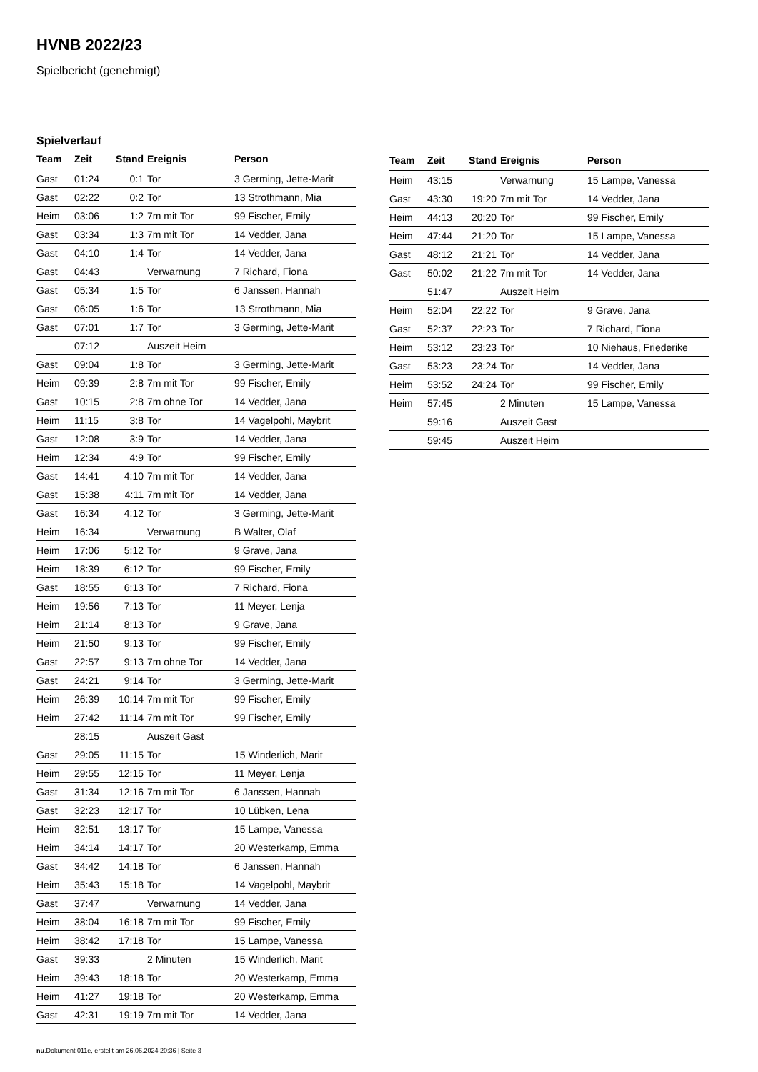HVNB 2022/23
Spielbericht (genehmigt)
Spielverlauf
| Team | Zeit | Stand | Ereignis | Person |
| --- | --- | --- | --- | --- |
| Gast | 01:24 | 0:1 | Tor | 3 Germing, Jette-Marit |
| Gast | 02:22 | 0:2 | Tor | 13 Strothmann, Mia |
| Heim | 03:06 | 1:2 | 7m mit Tor | 99 Fischer, Emily |
| Gast | 03:34 | 1:3 | 7m mit Tor | 14 Vedder, Jana |
| Gast | 04:10 | 1:4 | Tor | 14 Vedder, Jana |
| Gast | 04:43 | | Verwarnung | 7 Richard, Fiona |
| Gast | 05:34 | 1:5 | Tor | 6 Janssen, Hannah |
| Gast | 06:05 | 1:6 | Tor | 13 Strothmann, Mia |
| Gast | 07:01 | 1:7 | Tor | 3 Germing, Jette-Marit |
| | 07:12 | | Auszeit Heim | |
| Gast | 09:04 | 1:8 | Tor | 3 Germing, Jette-Marit |
| Heim | 09:39 | 2:8 | 7m mit Tor | 99 Fischer, Emily |
| Gast | 10:15 | 2:8 | 7m ohne Tor | 14 Vedder, Jana |
| Heim | 11:15 | 3:8 | Tor | 14 Vagelpohl, Maybrit |
| Gast | 12:08 | 3:9 | Tor | 14 Vedder, Jana |
| Heim | 12:34 | 4:9 | Tor | 99 Fischer, Emily |
| Gast | 14:41 | 4:10 | 7m mit Tor | 14 Vedder, Jana |
| Gast | 15:38 | 4:11 | 7m mit Tor | 14 Vedder, Jana |
| Gast | 16:34 | 4:12 | Tor | 3 Germing, Jette-Marit |
| Heim | 16:34 | | Verwarnung | B Walter, Olaf |
| Heim | 17:06 | 5:12 | Tor | 9 Grave, Jana |
| Heim | 18:39 | 6:12 | Tor | 99 Fischer, Emily |
| Gast | 18:55 | 6:13 | Tor | 7 Richard, Fiona |
| Heim | 19:56 | 7:13 | Tor | 11 Meyer, Lenja |
| Heim | 21:14 | 8:13 | Tor | 9 Grave, Jana |
| Heim | 21:50 | 9:13 | Tor | 99 Fischer, Emily |
| Gast | 22:57 | 9:13 | 7m ohne Tor | 14 Vedder, Jana |
| Gast | 24:21 | 9:14 | Tor | 3 Germing, Jette-Marit |
| Heim | 26:39 | 10:14 | 7m mit Tor | 99 Fischer, Emily |
| Heim | 27:42 | 11:14 | 7m mit Tor | 99 Fischer, Emily |
| | 28:15 | | Auszeit Gast | |
| Gast | 29:05 | 11:15 | Tor | 15 Winderlich, Marit |
| Heim | 29:55 | 12:15 | Tor | 11 Meyer, Lenja |
| Gast | 31:34 | 12:16 | 7m mit Tor | 6 Janssen, Hannah |
| Gast | 32:23 | 12:17 | Tor | 10 Lübken, Lena |
| Heim | 32:51 | 13:17 | Tor | 15 Lampe, Vanessa |
| Heim | 34:14 | 14:17 | Tor | 20 Westerkamp, Emma |
| Gast | 34:42 | 14:18 | Tor | 6 Janssen, Hannah |
| Heim | 35:43 | 15:18 | Tor | 14 Vagelpohl, Maybrit |
| Gast | 37:47 | | Verwarnung | 14 Vedder, Jana |
| Heim | 38:04 | 16:18 | 7m mit Tor | 99 Fischer, Emily |
| Heim | 38:42 | 17:18 | Tor | 15 Lampe, Vanessa |
| Gast | 39:33 | | 2 Minuten | 15 Winderlich, Marit |
| Heim | 39:43 | 18:18 | Tor | 20 Westerkamp, Emma |
| Heim | 41:27 | 19:18 | Tor | 20 Westerkamp, Emma |
| Gast | 42:31 | 19:19 | 7m mit Tor | 14 Vedder, Jana |
| Team | Zeit | Stand | Ereignis | Person |
| --- | --- | --- | --- | --- |
| Heim | 43:15 | | Verwarnung | 15 Lampe, Vanessa |
| Gast | 43:30 | 19:20 | 7m mit Tor | 14 Vedder, Jana |
| Heim | 44:13 | 20:20 | Tor | 99 Fischer, Emily |
| Heim | 47:44 | 21:20 | Tor | 15 Lampe, Vanessa |
| Gast | 48:12 | 21:21 | Tor | 14 Vedder, Jana |
| Gast | 50:02 | 21:22 | 7m mit Tor | 14 Vedder, Jana |
| | 51:47 | | Auszeit Heim | |
| Heim | 52:04 | 22:22 | Tor | 9 Grave, Jana |
| Gast | 52:37 | 22:23 | Tor | 7 Richard, Fiona |
| Heim | 53:12 | 23:23 | Tor | 10 Niehaus, Friederike |
| Gast | 53:23 | 23:24 | Tor | 14 Vedder, Jana |
| Heim | 53:52 | 24:24 | Tor | 99 Fischer, Emily |
| Heim | 57:45 | | 2 Minuten | 15 Lampe, Vanessa |
| | 59:16 | | Auszeit Gast | |
| | 59:45 | | Auszeit Heim | |
nu.Dokument 011e, erstellt am 26.06.2024 20:36 | Seite 3